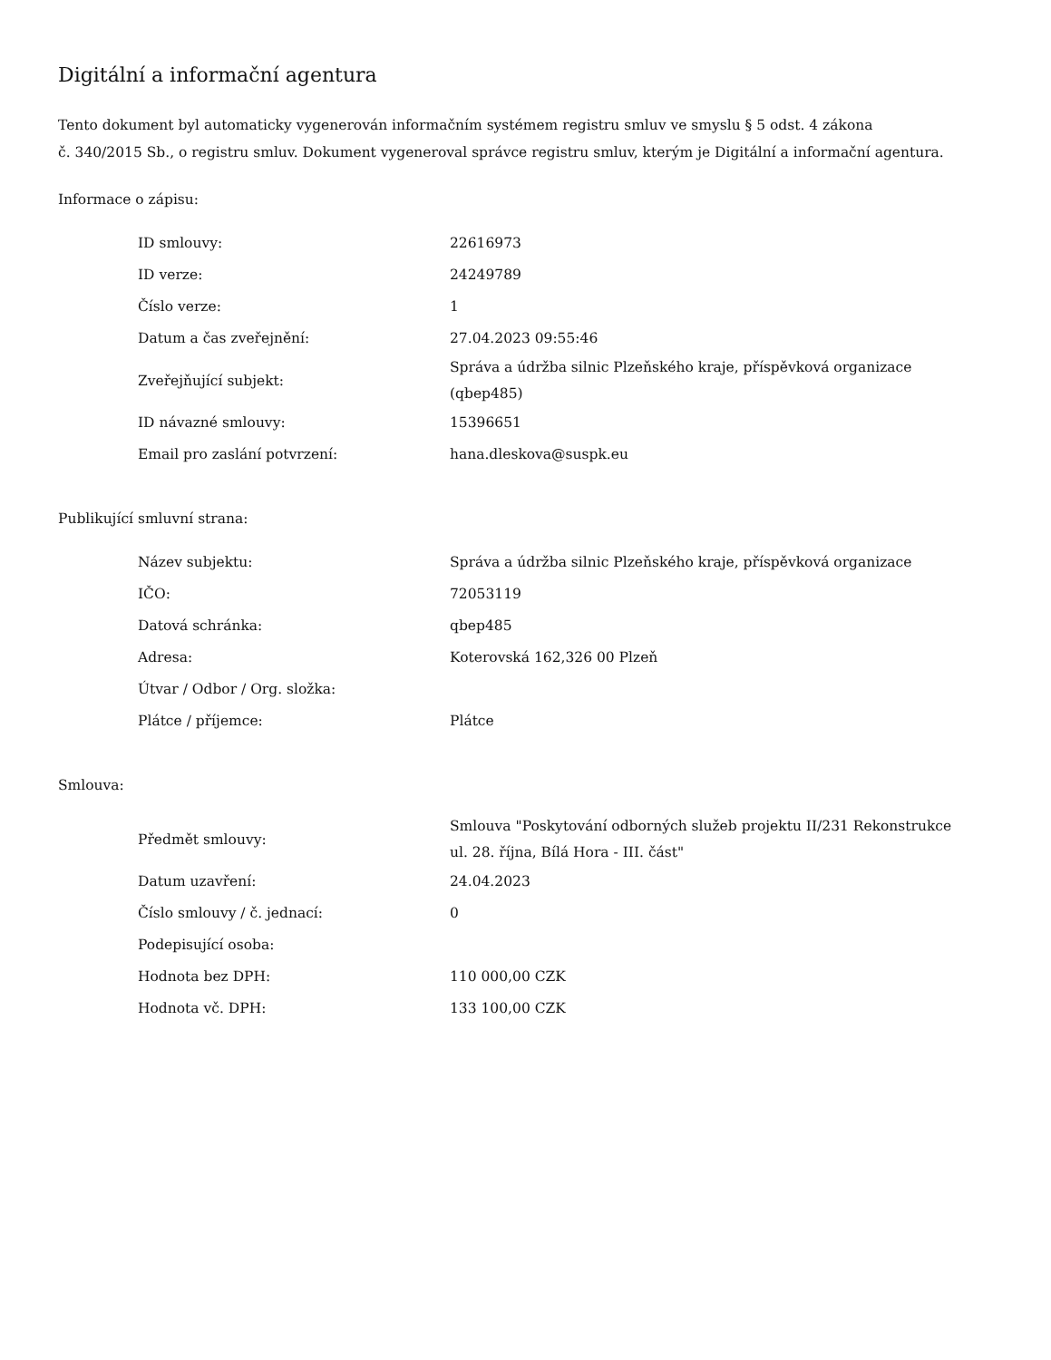Digitální a informační agentura
Tento dokument byl automaticky vygenerován informačním systémem registru smluv ve smyslu § 5 odst. 4 zákona
č. 340/2015 Sb., o registru smluv. Dokument vygeneroval správce registru smluv, kterým je Digitální a informační agentura.
Informace o zápisu:
| ID smlouvy: | 22616973 |
| ID verze: | 24249789 |
| Číslo verze: | 1 |
| Datum a čas zveřejnění: | 27.04.2023 09:55:46 |
| Zveřejňující subjekt: | Správa a údržba silnic Plzeňského kraje, příspěvková organizace (qbep485) |
| ID návazné smlouvy: | 15396651 |
| Email pro zaslání potvrzení: | hana.dleskova@suspk.eu |
Publikující smluvní strana:
| Název subjektu: | Správa a údržba silnic Plzeňského kraje, příspěvková organizace |
| IČO: | 72053119 |
| Datová schránka: | qbep485 |
| Adresa: | Koterovská 162,326 00 Plzeň |
| Útvar / Odbor / Org. složka: | |
| Plátce / příjemce: | Plátce |
Smlouva:
| Předmět smlouvy: | Smlouva "Poskytování odborných služeb projektu II/231 Rekonstrukce ul. 28. října, Bílá Hora - III. část" |
| Datum uzavření: | 24.04.2023 |
| Číslo smlouvy / č. jednací: | 0 |
| Podepisující osoba: | |
| Hodnota bez DPH: | 110 000,00 CZK |
| Hodnota vč. DPH: | 133 100,00 CZK |